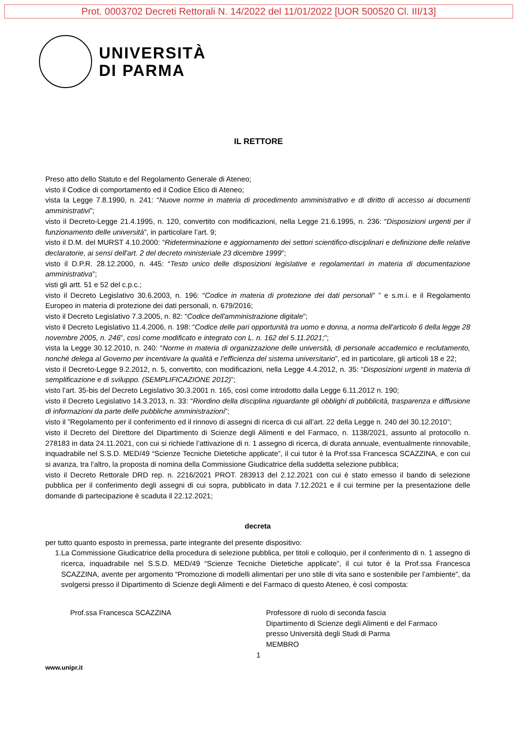Prot. 0003702 Decreti Rettorali N. 14/2022 del 11/01/2022 [UOR 500520 Cl. III/13]
UNIVERSITÀ
DI PARMA
IL RETTORE
Preso atto dello Statuto e del Regolamento Generale di Ateneo;
visto il Codice di comportamento ed il Codice Etico di Ateneo;
vista la Legge 7.8.1990, n. 241: “Nuove norme in materia di procedimento amministrativo e di diritto di accesso ai documenti amministrativi”;
visto il Decreto-Legge 21.4.1995, n. 120, convertito con modificazioni, nella Legge 21.6.1995, n. 236: “Disposizioni urgenti per il funzionamento delle università”, in particolare l’art. 9;
visto il D.M. del MURST 4.10.2000: “Rideterminazione e aggiornamento dei settori scientifico-disciplinari e definizione delle relative declaratorie, ai sensi dell'art. 2 del decreto ministeriale 23 dicembre 1999”;
visto il D.P.R. 28.12.2000, n. 445: “Testo unico delle disposizioni legislative e regolamentari in materia di documentazione amministrativa”;
visti gli artt. 51 e 52 del c.p.c.;
visto il Decreto Legislativo 30.6.2003, n. 196: “Codice in materia di protezione dei dati personali” ” e s.m.i. e il Regolamento Europeo in materia di protezione dei dati personali, n. 679/2016;
visto il Decreto Legislativo 7.3.2005, n. 82: “Codice dell'amministrazione digitale”;
visto il Decreto Legislativo 11.4.2006, n. 198: “Codice delle pari opportunità tra uomo e donna, a norma dell'articolo 6 della legge 28 novembre 2005, n. 246”, così come modificato e integrato con L. n. 162 del 5.11.2021;”;
vista la Legge 30.12.2010, n. 240: “Norme in materia di organizzazione delle università, di personale accademico e reclutamento, nonché delega al Governo per incentivare la qualità e l’efficienza del sistema universitario”, ed in particolare, gli articoli 18 e 22;
visto il Decreto-Legge 9.2.2012, n. 5, convertito, con modificazioni, nella Legge 4.4.2012, n. 35: “Disposizioni urgenti in materia di semplificazione e di sviluppo. (SEMPLIFICAZIONE 2012)”;
visto l’art. 35-bis del Decreto Legislativo 30.3.2001 n. 165, così come introdotto dalla Legge 6.11.2012 n. 190;
visto il Decreto Legislativo 14.3.2013, n. 33: “Riordino della disciplina riguardante gli obblighi di pubblicità, trasparenza e diffusione di informazioni da parte delle pubbliche amministrazioni”;
visto il ”Regolamento per il conferimento ed il rinnovo di assegni di ricerca di cui all’art. 22 della Legge n. 240 del 30.12.2010”;
visto il Decreto del Direttore del Dipartimento di Scienze degli Alimenti e del Farmaco, n. 1138/2021, assunto al protocollo n. 278183 in data 24.11.2021, con cui si richiede l’attivazione di n. 1 assegno di ricerca, di durata annuale, eventualmente rinnovabile, inquadrabile nel S.S.D. MED/49 “Scienze Tecniche Dietetiche applicate”, il cui tutor è la Prof.ssa Francesca SCAZZINA, e con cui si avanza, tra l’altro, la proposta di nomina della Commissione Giudicatrice della suddetta selezione pubblica;
visto il Decreto Rettorale DRD rep. n. 2216/2021 PROT. 283913 del 2.12.2021 con cui è stato emesso il bando di selezione pubblica per il conferimento degli assegni di cui sopra, pubblicato in data 7.12.2021 e il cui termine per la presentazione delle domande di partecipazione è scaduta il 22.12.2021;
decreta
per tutto quanto esposto in premessa, parte integrante del presente dispositivo:
1. La Commissione Giudicatrice della procedura di selezione pubblica, per titoli e colloquio, per il conferimento di n. 1 assegno di ricerca, inquadrabile nel S.S.D. MED/49 “Scienze Tecniche Dietetiche applicate”, il cui tutor è la Prof.ssa Francesca SCAZZINA, avente per argomento “Promozione di modelli alimentari per uno stile di vita sano e sostenibile per l’ambiente”, da svolgersi presso il Dipartimento di Scienze degli Alimenti e del Farmaco di questo Ateneo, è così composta:
Prof.ssa Francesca SCAZZINA Professore di ruolo di seconda fascia
Dipartimento di Scienze degli Alimenti e del Farmaco
presso Università degli Studi di Parma
MEMBRO
1
www.unipr.it